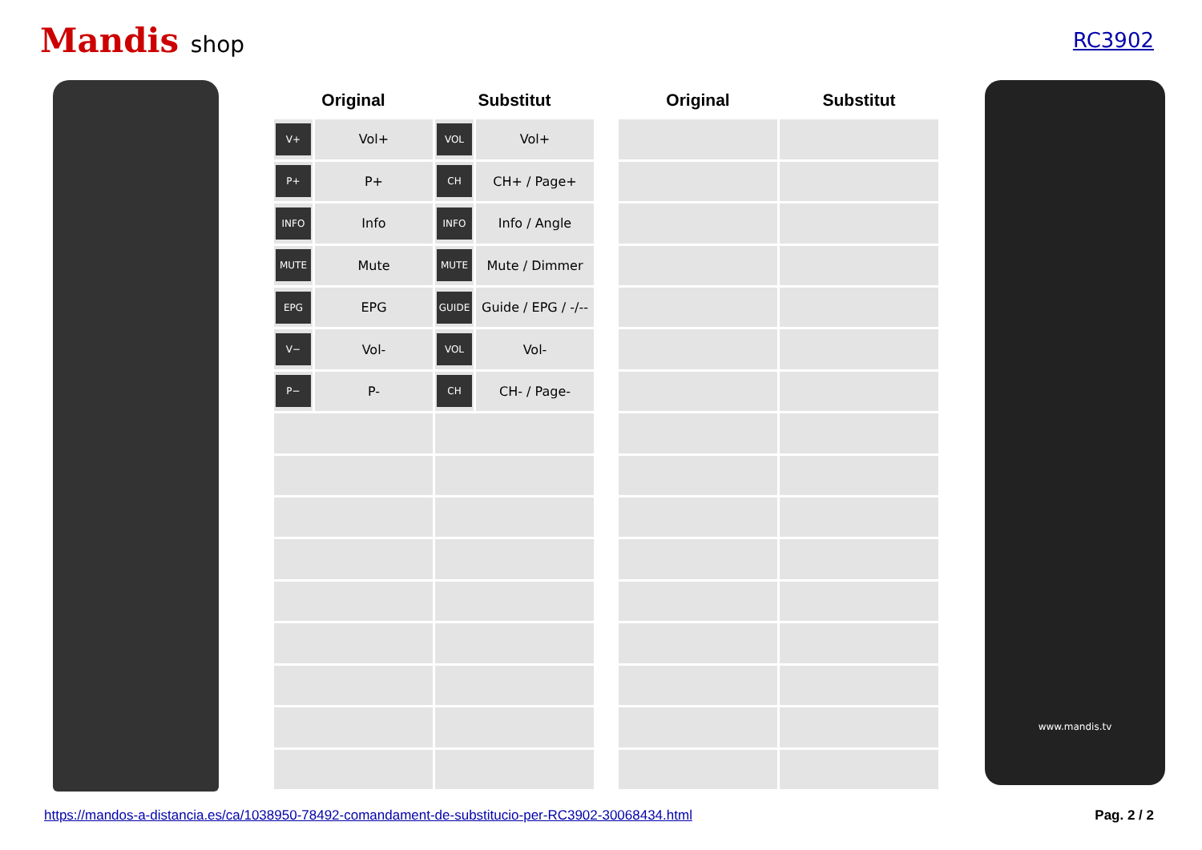Mandis shop RC3902
| Original | | Substitut | |
| --- | --- | --- | --- |
| V+ | Vol+ | VOL | Vol+ |
| P+ | P+ | CH | CH+ / Page+ |
| INFO | Info | INFO | Info / Angle |
| MUTE | Mute | MUTE | Mute / Dimmer |
| EPG | EPG | GUIDE | Guide / EPG / -/-- |
| V− | Vol- | VOL | Vol- |
| P− | P- | CH | CH- / Page- |
| Original | Substitut |
| --- | --- |
www.mandis.tv
https://mandos-a-distancia.es/ca/1038950-78492-comandament-de-substitucio-per-RC3902-30068434.html Pag. 2 / 2